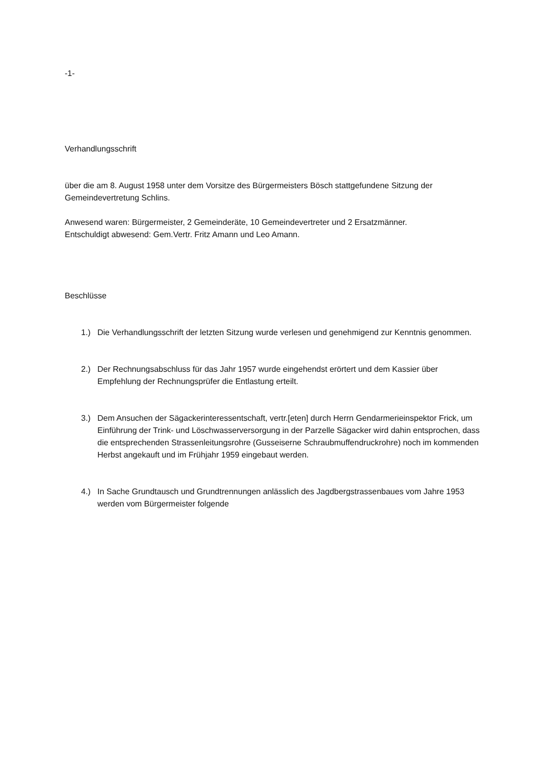-1-
Verhandlungsschrift
über die am 8. August 1958 unter dem Vorsitze des Bürgermeisters Bösch stattgefundene Sitzung der Gemeindevertretung Schlins.
Anwesend waren: Bürgermeister, 2 Gemeinderäte, 10 Gemeindevertreter und 2 Ersatzmänner.
Entschuldigt abwesend: Gem.Vertr. Fritz Amann und Leo Amann.
Beschlüsse
1.) Die Verhandlungsschrift der letzten Sitzung wurde verlesen und genehmigend zur Kenntnis genommen.
2.) Der Rechnungsabschluss für das Jahr 1957 wurde eingehendst erörtert und dem Kassier über Empfehlung der Rechnungsprüfer die Entlastung erteilt.
3.) Dem Ansuchen der Sägackerinteressentschaft, vertr.[eten] durch Herrn Gendarmerieinspektor Frick, um Einführung der Trink- und Löschwasserversorgung in der Parzelle Sägacker wird dahin entsprochen, dass die entsprechenden Strassenleitungsrohre (Gusseiserne Schraubmuffendruckrohre) noch im kommenden Herbst angekauft und im Frühjahr 1959 eingebaut werden.
4.) In Sache Grundtausch und Grundtrennungen anlässlich des Jagdbergstrassenbaues vom Jahre 1953 werden vom Bürgermeister folgende